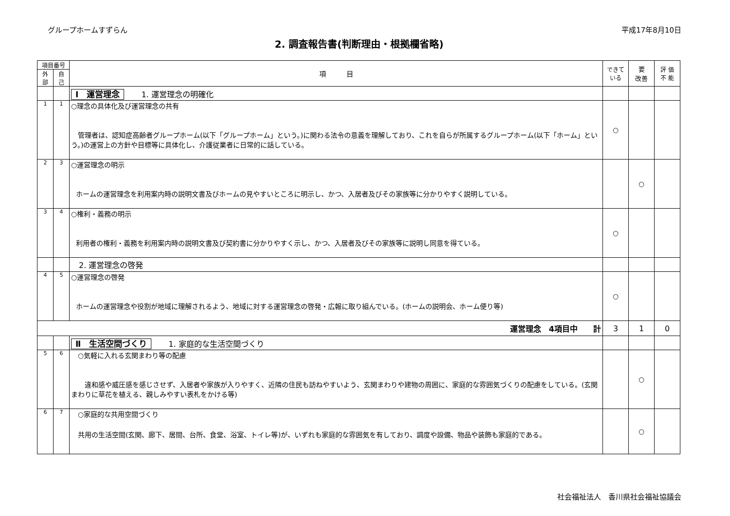グループホームすずらん 平成17年8月10日
2. 調査報告書(判断理由・根拠欄省略)
| 項目番号 | | 項 目 | できて いる | 要 改善 | 評 価 不 能 |
| --- | --- | --- | --- | --- | --- |
| 外 部 | 自 己 | | | | |
| | | Ⅰ 運営理念 1. 運営理念の明確化 | | | |
| 1 | 1 | ○理念の具体化及び運営理念の共有 管理者は、認知症高齢者グループホーム(以下「グループホーム」という。)に関わる法令の意義を理解しており、これを自らが所属するグループホーム(以下「ホーム」という。)の運営上の方針や目標等に具体化し、介護従業者に日常的に話している。 | ○ | | |
| 2 | 3 | ○運営理念の明示 ホームの運営理念を利用案内時の説明文書及びホームの見やすいところに明示し、かつ、入居者及びその家族等に分かりやすく説明している。 | | ○ | |
| 3 | 4 | ○権利・義務の明示 利用者の権利・義務を利用案内時の説明文書及び契約書に分かりやすく示し、かつ、入居者及びその家族等に説明し同意を得ている。 | ○ | | |
| | | 2. 運営理念の啓発 | | | |
| 4 | 5 | ○運営理念の啓発 ホームの運営理念や役割が地域に理解されるよう、地域に対する運営理念の啓発・広報に取り組んでいる。(ホームの説明会、ホーム便り等) | ○ | | |
| 運営理念 4項目中 計 | | | 3 | 1 | 0 |
| | | Ⅱ 生活空間づくり 1. 家庭的な生活空間づくり | | | |
| 5 | 6 | ○気軽に入れる玄関まわり等の配慮 違和感や威圧感を感じさせず、入居者や家族が入りやすく、近隣の住民も訪ねやすいよう、玄関まわりや建物の周囲に、家庭的な雰囲気づくりの配慮をしている。(玄関まわりに草花を植える、親しみやすい表札をかける等) | | ○ | |
| 6 | 7 | ○家庭的な共用空間づくり 共用の生活空間(玄関、廊下、居間、台所、食堂、浴室、トイレ等)が、いずれも家庭的な雰囲気を有しており、調度や設備、物品や装飾も家庭的である。 | | ○ | |
社会福祉法人　香川県社会福祉協議会